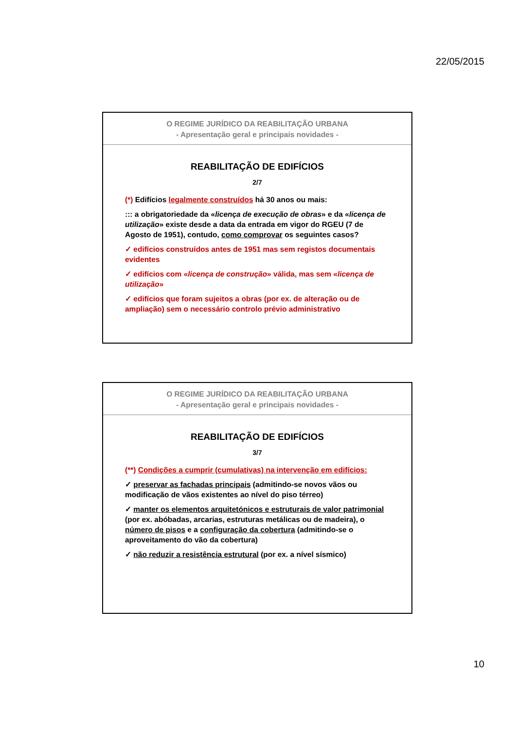22/05/2015
O REGIME JURÍDICO DA REABILITAÇÃO URBANA
- Apresentação geral e principais novidades -
REABILITAÇÃO DE EDIFÍCIOS
2/7
(*) Edifícios legalmente construídos há 30 anos ou mais:
::: a obrigatoriedade da «licença de execução de obras» e da «licença de utilização» existe desde a data da entrada em vigor do RGEU (7 de Agosto de 1951), contudo, como comprovar os seguintes casos?
✓ edifícios construídos antes de 1951 mas sem registos documentais evidentes
✓ edifícios com «licença de construção» válida, mas sem «licença de utilização»
✓ edifícios que foram sujeitos a obras (por ex. de alteração ou de ampliação) sem o necessário controlo prévio administrativo
O REGIME JURÍDICO DA REABILITAÇÃO URBANA
- Apresentação geral e principais novidades -
REABILITAÇÃO DE EDIFÍCIOS
3/7
(**) Condições a cumprir (cumulativas) na intervenção em edifícios:
✓ preservar as fachadas principais (admitindo-se novos vãos ou modificação de vãos existentes ao nível do piso térreo)
✓ manter os elementos arquitetónicos e estruturais de valor patrimonial (por ex. abóbadas, arcarias, estruturas metálicas ou de madeira), o número de pisos e a configuração da cobertura (admitindo-se o aproveitamento do vão da cobertura)
✓ não reduzir a resistência estrutural (por ex. a nível sísmico)
10